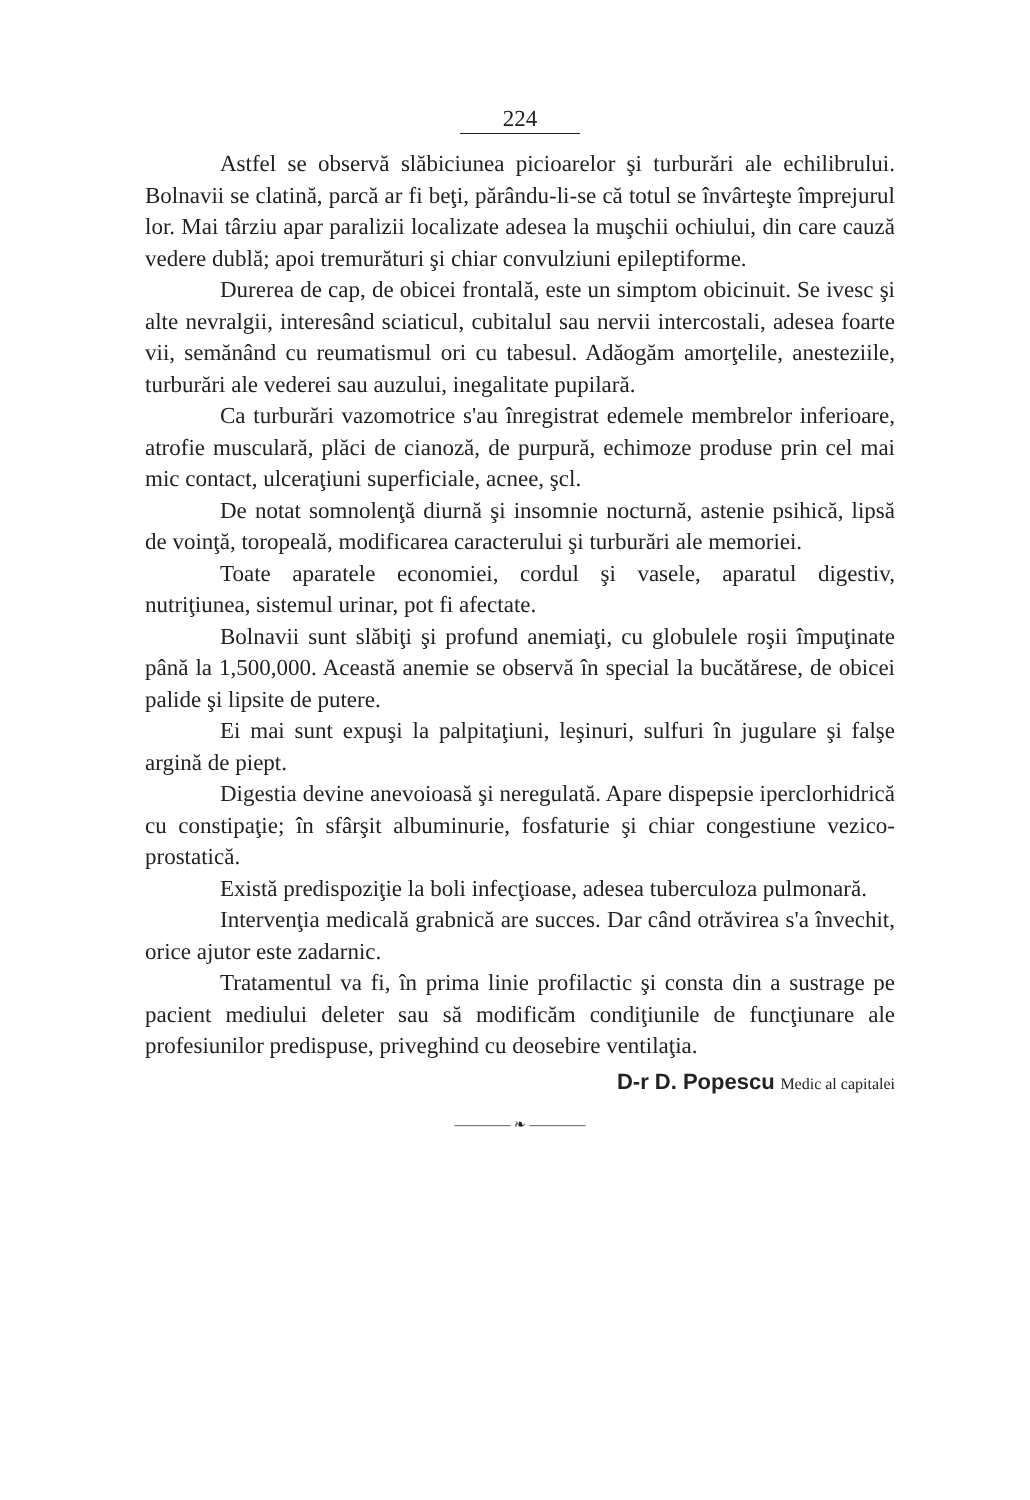224
Astfel se observă slăbiciunea picioarelor şi turburări ale echilibrului. Bolnavii se clatină, parcă ar fi beţi, părându-li-se că totul se învârteşte împrejurul lor. Mai târziu apar paralizii localizate adesea la muşchii ochiului, din care cauză vedere dublă; apoi tremurături şi chiar convulziuni epileptiforme.
Durerea de cap, de obicei frontală, este un simptom obicinuit. Se ivesc şi alte nevralgii, interesând sciaticul, cubitalul sau nervii intercostali, adesea foarte vii, semănând cu reumatismul ori cu tabesul. Adăogăm amorţelile, anesteziile, turburări ale vederei sau auzului, inegalitate pupilară.
Ca turburări vazomotrice s'au înregistrat edemele membrelor inferioare, atrofie musculară, plăci de cianoză, de purpură, echimoze produse prin cel mai mic contact, ulceraţiuni superficiale, acnee, şcl.
De notat somnolenţă diurnă şi insomnie nocturnă, astenie psihică, lipsă de voinţă, toropeală, modificarea caracterului şi turburări ale memoriei.
Toate aparatele economiei, cordul şi vasele, aparatul digestiv, nutriţiunea, sistemul urinar, pot fi afectate.
Bolnavii sunt slăbiţi şi profund anemiaţi, cu globulele roşii împuţinate până la 1,500,000. Această anemie se observă în special la bucătărese, de obicei palide şi lipsite de putere.
Ei mai sunt expuşi la palpitaţiuni, leşinuri, sulfuri în jugulare şi falşe argină de piept.
Digestia devine anevoioasă şi neregulată. Apare dispepsie iperclorhidrică cu constipaţie; în sfârşit albuminurie, fosfaturie şi chiar congestiune vezico-prostatică.
Există predispoziţie la boli infecţioase, adesea tuberculoza pulmonară.
Intervenţia medicală grabnică are succes. Dar când otrăvirea s'a învechit, orice ajutor este zadarnic.
Tratamentul va fi, în prima linie profilactic şi consta din a sustrage pe pacient mediului deleter sau să modificăm condiţiunile de funcţiunare ale profesiunilor predispuse, priveghind cu deosebire ventilaţia.
D-r D. Popescu Medic al capitalei
———— ❧ ————